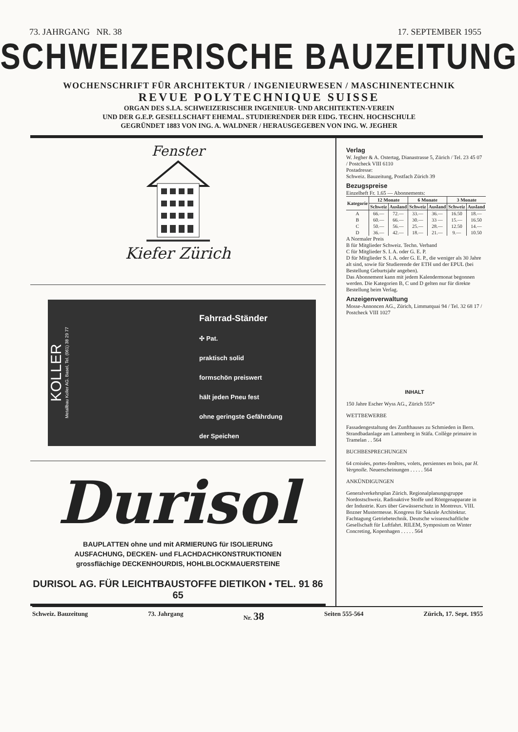73. JAHRGANG NR. 38 17. SEPTEMBER 1955
SCHWEIZERISCHE BAUZEITUNG
WOCHENSCHRIFT FÜR ARCHITEKTUR / INGENIEURWESEN / MASCHINENTECHNIK
REVUE POLYTECHNIQUE SUISSE
ORGAN DES S.I.A. SCHWEIZERISCHER INGENIEUR- UND ARCHITEKTEN-VEREIN
UND DER G.E.P. GESELLSCHAFT EHEMAL. STUDIERENDER DER EIDG. TECHN. HOCHSCHULE
GEGRÜNDET 1883 VON ING. A. WALDNER / HERAUSGEGEBEN VON ING. W. JEGHER
Fenster
Kiefer Zürich
KOLLER
Metallbau Koller AG. Basel, Tel. (061) 38 29 77
Fahrrad-Ständer
✣ Pat.
praktisch solid
formschön preiswert
hält jeden Pneu fest
ohne geringste Gefährdung
der Speichen
Durisol
BAUPLATTEN ohne und mit ARMIERUNG für ISOLIERUNG
AUSFACHUNG, DECKEN- und FLACHDACHKONSTRUKTIONEN
grossflächige DECKENHOURDIS, HOHLBLOCKMAUERSTEINE
DURISOL AG. FÜR LEICHTBAUSTOFFE DIETIKON • TEL. 91 86 65
Verlag
W. Jegher & A. Ostertag, Dianastrasse 5, Zürich / Tel. 23 45 07 / Postcheck VIII 6110
Postadresse:
Schweiz. Bauzeitung, Postfach Zürich 39
Bezugspreise
Einzelheft Fr. 1.65 — Abonnements:
| Kategorie | 12 Monate | | 6 Monate | | 3 Monate | |
| --- | --- | --- | --- | --- | --- | --- |
| | Schweiz | Ausland | Schweiz | Ausland | Schweiz | Ausland |
| A | 66.— | 72.— | 33.— | 36.— | 16.50 | 18.— |
| B | 60.— | 66.— | 30.— | 33 — | 15.— | 16.50 |
| C | 50.— | 56.— | 25.— | 28.— | 12.50 | 14.— |
| D | 36.— | 42.— | 18.— | 21.— | 9.— | 10.50 |
A Normaler Preis
B für Mitglieder Schweiz. Techn. Verband
C für Mitglieder S. I. A. oder G. E. P.
D für Mitglieder S. I. A. oder G. E. P., die weniger als 30 Jahre alt sind, sowie für Studierende der ETH und der EPUL (bei Bestellung Geburtsjahr angeben).
Das Abonnement kann mit jedem Kalendermonat begonnen werden. Die Kategorien B, C und D gelten nur für direkte Bestellung beim Verlag.
Anzeigenverwaltung
Mosse-Annoncen AG., Zürich, Limmatquai 94 / Tel. 32 68 17 / Postcheck VIII 1027
INHALT
150 Jahre Escher Wyss AG., Zürich 555*
WETTBEWERBE
Fassadengestaltung des Zunfthauses zu Schmieden in Bern. Strandbadanlage am Lattenberg in Stäfa. Collège primaire in Tramelan . . 564
BUCHBESPRECHUNGEN
64 croisées, portes-fenêtres, volets, persiennes en bois, par H. Vergnolle. Neuerscheinungen . . . . . 564
ANKÜNDIGUNGEN
Generalverkehrsplan Zürich. Regionalplanungsgruppe Nordostschweiz. Radioaktive Stoffe und Röntgenapparate in der Industrie. Kurs über Gewässerschutz in Montreux. VIII. Bozner Mustermesse. Kongress für Sakrale Architektur. Fachtagung Getriebetechnik. Deutsche wissenschaftliche Gesellschaft für Luftfahrt. RILEM, Symposium on Winter Concreting, Kopenhagen . . . . . 564
Schweiz. Bauzeitung 73. Jahrgang Nr. 38 Seiten 555-564 Zürich, 17. Sept. 1955